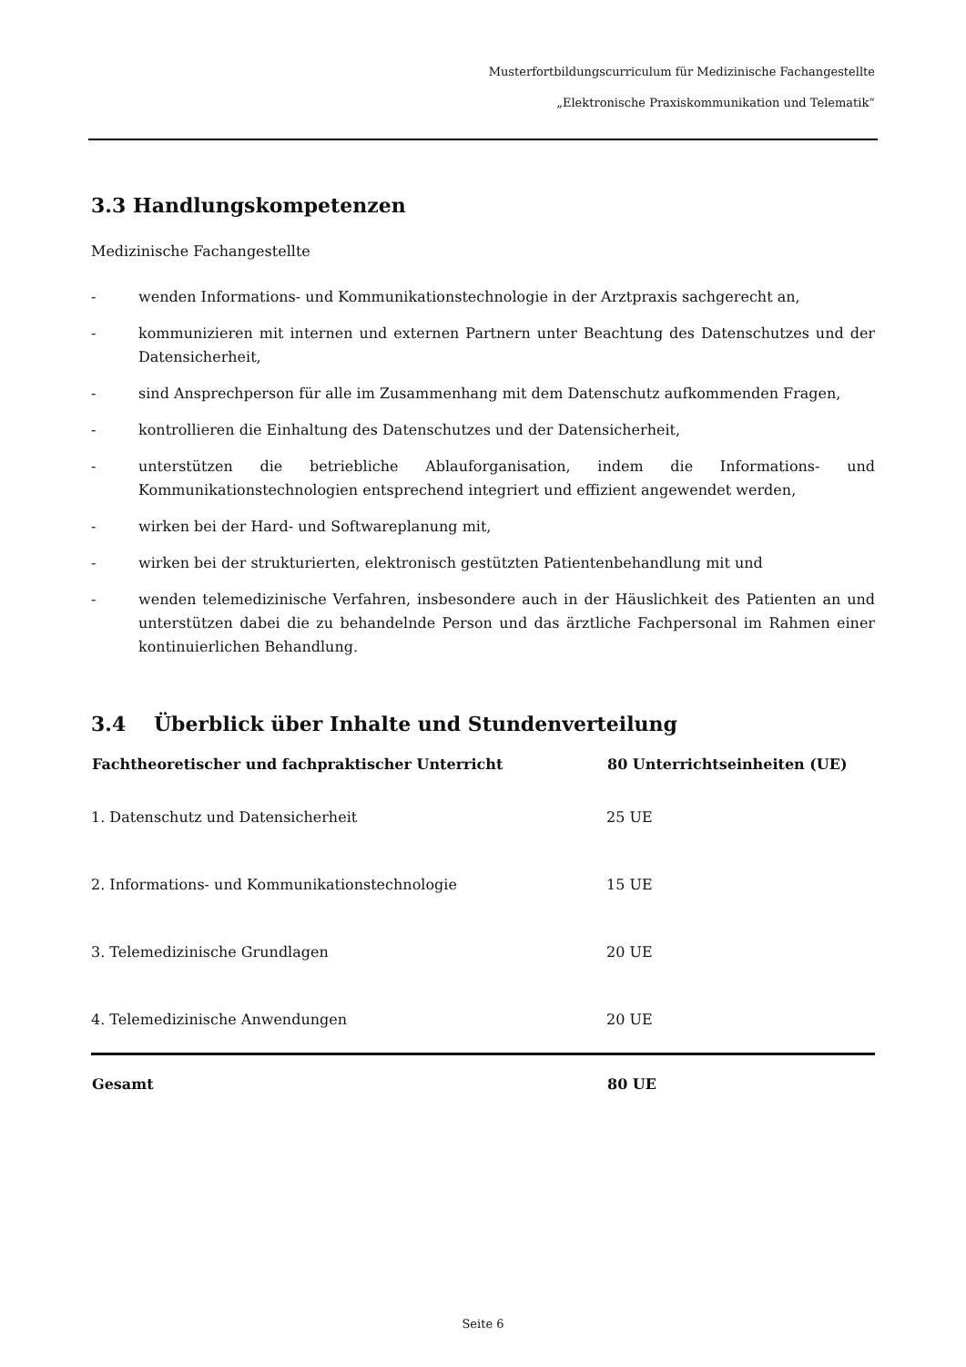Musterfortbildungscurriculum für Medizinische Fachangestellte
„Elektronische Praxiskommunikation und Telematik“
3.3 Handlungskompetenzen
Medizinische Fachangestellte
- wenden Informations- und Kommunikationstechnologie in der Arztpraxis sachgerecht an,
- kommunizieren mit internen und externen Partnern unter Beachtung des Datenschutzes und der Datensicherheit,
- sind Ansprechperson für alle im Zusammenhang mit dem Datenschutz aufkommenden Fragen,
- kontrollieren die Einhaltung des Datenschutzes und der Datensicherheit,
- unterstützen die betriebliche Ablauforganisation, indem die Informations- und Kommunikationstechnologien entsprechend integriert und effizient angewendet werden,
- wirken bei der Hard- und Softwareplanung mit,
- wirken bei der strukturierten, elektronisch gestützten Patientenbehandlung mit und
- wenden telemedizinische Verfahren, insbesondere auch in der Häuslichkeit des Patienten an und unterstützen dabei die zu behandelnde Person und das ärztliche Fachpersonal im Rahmen einer kontinuierlichen Behandlung.
3.4 Überblick über Inhalte und Stundenverteilung
| Fachtheoretischer und fachpraktischer Unterricht | 80 Unterrichtseinheiten (UE) |
| --- | --- |
| 1. Datenschutz und Datensicherheit | 25 UE |
| 2. Informations- und Kommunikationstechnologie | 15 UE |
| 3. Telemedizinische Grundlagen | 20 UE |
| 4. Telemedizinische Anwendungen | 20 UE |
| Gesamt | 80 UE |
Seite 6